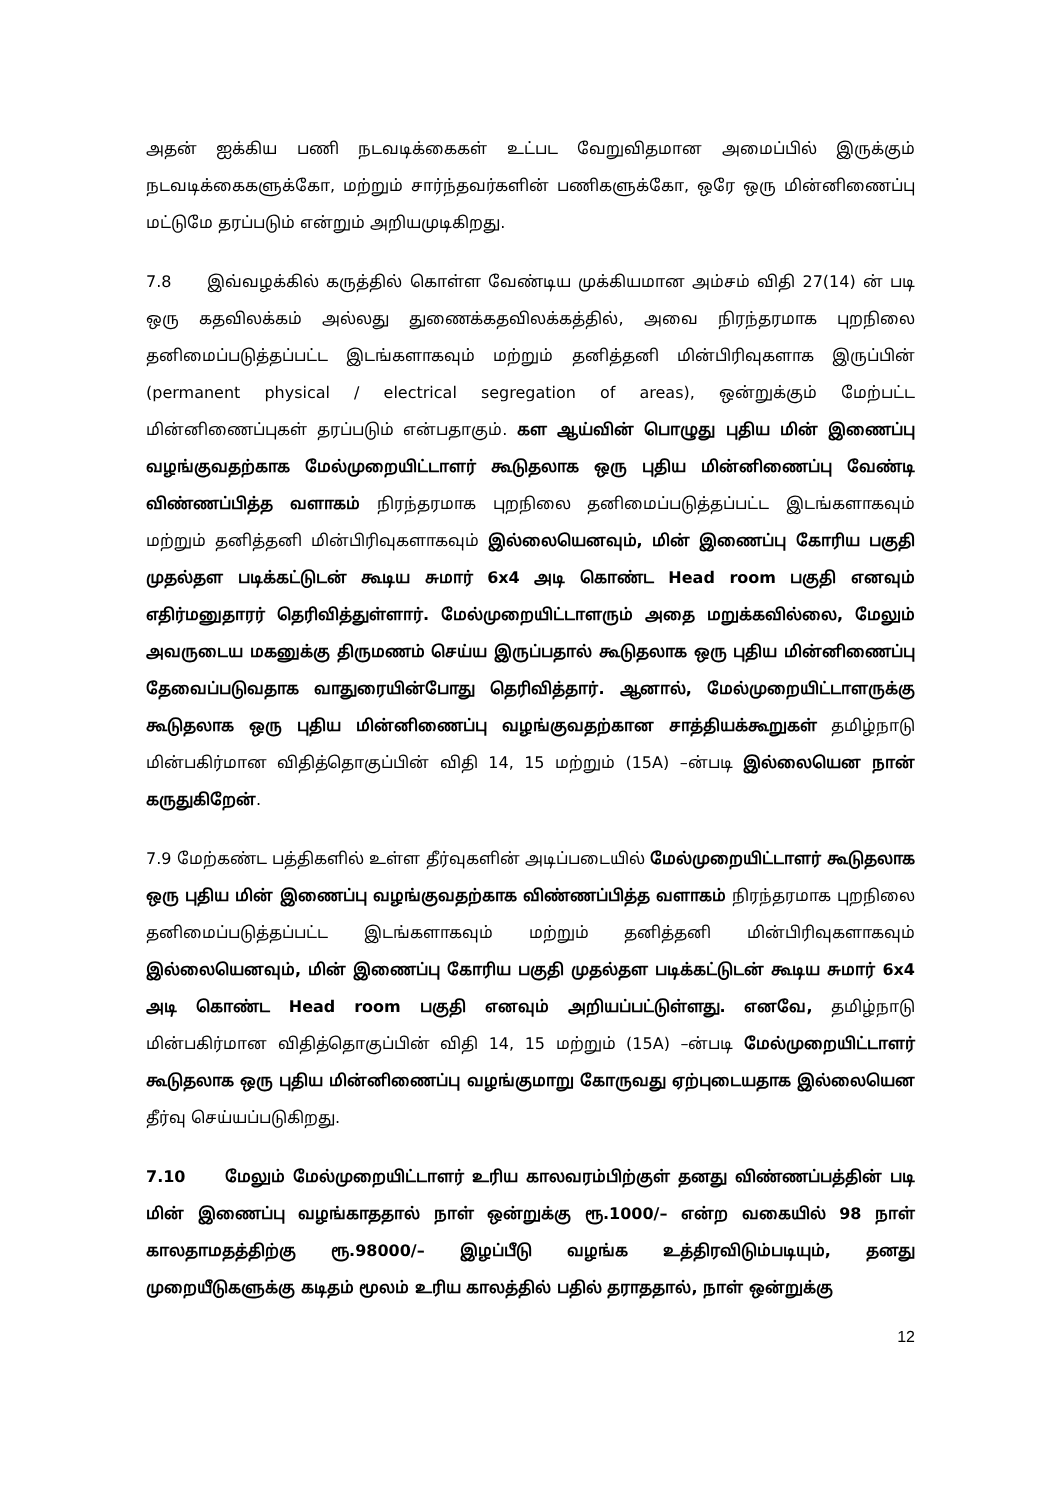அதன் ஐக்கிய பணி நடவடிக்கைகள் உட்பட வேறுவிதமான அமைப்பில் இருக்கும் நடவடிக்கைகளுக்கோ, மற்றும் சார்ந்தவர்களின் பணிகளுக்கோ, ஒரே ஒரு மின்னிணைப்பு மட்டுமே தரப்படும் என்றும் அறியமுடிகிறது.
7.8 இவ்வழக்கில் கருத்தில் கொள்ள வேண்டிய முக்கியமான அம்சம் விதி 27(14) ன் படி ஒரு கதவிலக்கம் அல்லது துணைக்கதவிலக்கத்தில், அவை நிரந்தரமாக புறநிலை தனிமைப்படுத்தப்பட்ட இடங்களாகவும் மற்றும் தனித்தனி மின்பிரிவுகளாக இருப்பின் (permanent physical / electrical segregation of areas), ஒன்றுக்கும் மேற்பட்ட மின்னிணைப்புகள் தரப்படும் என்பதாகும். கள ஆய்வின் பொழுது புதிய மின் இணைப்பு வழங்குவதற்காக மேல்முறையிட்டாளர் கூடுதலாக ஒரு புதிய மின்னிணைப்பு வேண்டி விண்ணப்பித்த வளாகம் நிரந்தரமாக புறநிலை தனிமைப்படுத்தப்பட்ட இடங்களாகவும் மற்றும் தனித்தனி மின்பிரிவுகளாகவும் இல்லையெனவும், மின் இணைப்பு கோரிய பகுதி முதல்தள படிக்கட்டுடன் கூடிய சுமார் 6x4 அடி கொண்ட Head room பகுதி எனவும் எதிர்மனுதாரர் தெரிவித்துள்ளார். மேல்முறையிட்டாளரும் அதை மறுக்கவில்லை, மேலும் அவருடைய மகனுக்கு திருமணம் செய்ய இருப்பதால் கூடுதலாக ஒரு புதிய மின்னிணைப்பு தேவைப்படுவதாக வாதுரையின்போது தெரிவித்தார். ஆனால், மேல்முறையிட்டாளருக்கு கூடுதலாக ஒரு புதிய மின்னிணைப்பு வழங்குவதற்கான சாத்தியக்கூறுகள் தமிழ்நாடு மின்பகிர்மான விதித்தொகுப்பின் விதி 14, 15 மற்றும் (15A) –ன்படி இல்லையென நான் கருதுகிறேன்.
7.9 மேற்கண்ட பத்திகளில் உள்ள தீர்வுகளின் அடிப்படையில் மேல்முறையிட்டாளர் கூடுதலாக ஒரு புதிய மின் இணைப்பு வழங்குவதற்காக விண்ணப்பித்த வளாகம் நிரந்தரமாக புறநிலை தனிமைப்படுத்தப்பட்ட இடங்களாகவும் மற்றும் தனித்தனி மின்பிரிவுகளாகவும் இல்லையெனவும், மின் இணைப்பு கோரிய பகுதி முதல்தள படிக்கட்டுடன் கூடிய சுமார் 6x4 அடி கொண்ட Head room பகுதி எனவும் அறியப்பட்டுள்ளது. எனவே, தமிழ்நாடு மின்பகிர்மான விதித்தொகுப்பின் விதி 14, 15 மற்றும் (15A) –ன்படி மேல்முறையிட்டாளர் கூடுதலாக ஒரு புதிய மின்னிணைப்பு வழங்குமாறு கோருவது ஏற்புடையதாக இல்லையென தீர்வு செய்யப்படுகிறது.
7.10 மேலும் மேல்முறையிட்டாளர் உரிய காலவரம்பிற்குள் தனது விண்ணப்பத்தின் படி மின் இணைப்பு வழங்காததால் நாள் ஒன்றுக்கு ரூ.1000/– என்ற வகையில் 98 நாள் காலதாமதத்திற்கு ரூ.98000/– இழப்பீடு வழங்க உத்திரவிடும்படியும், தனது முறையீடுகளுக்கு கடிதம் மூலம் உரிய காலத்தில் பதில் தராததால், நாள் ஒன்றுக்கு
12